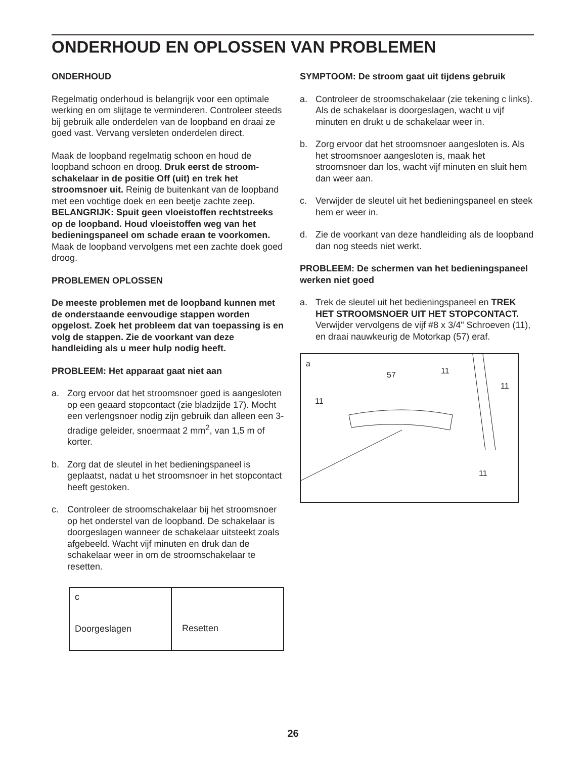ONDERHOUD EN OPLOSSEN VAN PROBLEMEN
ONDERHOUD
Regelmatig onderhoud is belangrijk voor een optimale werking en om slijtage te verminderen. Controleer steeds bij gebruik alle onderdelen van de loopband en draai ze goed vast. Vervang versleten onderdelen direct.
Maak de loopband regelmatig schoon en houd de loopband schoon en droog. Druk eerst de stroom­schakelaar in de positie Off (uit) en trek het stroomsnoer uit. Reinig de buitenkant van de loop­band met een vochtige doek en een beetje zachte zeep. BELANGRIJK: Spuit geen vloeistoffen recht­streeks op de loopband. Houd vloeistoffen weg van het bedieningspaneel om schade eraan te voorko­men. Maak de loopband vervolgens met een zachte doek goed droog.
PROBLEMEN OPLOSSEN
De meeste problemen met de loopband kunnen met de onderstaande eenvoudige stappen worden opgelost. Zoek het probleem dat van toepassing is en volg de stappen. Zie de voorkant van deze handleiding als u meer hulp nodig heeft.
PROBLEEM: Het apparaat gaat niet aan
a. Zorg ervoor dat het stroomsnoer goed is aangeslo­ten op een geaard stopcontact (zie bladzijde 17). Mocht een verlengsnoer nodig zijn gebruik dan alleen een 3-dradige geleider, snoermaat 2 mm<sup>2</sup>, van 1,5 m of korter.
b. Zorg dat de sleutel in het bedieningspaneel is geplaatst, nadat u het stroomsnoer in het stopcon­tact heeft gestoken.
c. Controleer de stroomschakelaar bij het stroomsnoer op het onderstel van de loopband. De schakelaar is doorgeslagen wanneer de schakelaar uitsteekt zoals afgebeeld. Wacht vijf minuten en druk dan de schakelaar weer in om de stroomschakelaar te resetten.
c
Doorgeslagen
Resetten
SYMPTOOM: De stroom gaat uit tijdens gebruik
a. Controleer de stroomschakelaar (zie tekening c links). Als de schakelaar is doorgeslagen, wacht u vijf minuten en drukt u de schakelaar weer in.
b. Zorg ervoor dat het stroomsnoer aangesloten is. Als het stroomsnoer aangesloten is, maak het stroomsnoer dan los, wacht vijf minuten en sluit hem dan weer aan.
c. Verwijder de sleutel uit het bedieningspaneel en steek hem er weer in.
d. Zie de voorkant van deze handleiding als de loop­band dan nog steeds niet werkt.
PROBLEEM: De schermen van het bedie­ningspaneel werken niet goed
a. Trek de sleutel uit het bedieningspaneel en TREK HET STROOMSNOER UIT HET STOPCONTACT. Verwijder vervolgens de vijf #8 x 3/4" Schroeven (11), en draai nauwkeurig de Motorkap (57) eraf.
a
57 11
11
11
11
26